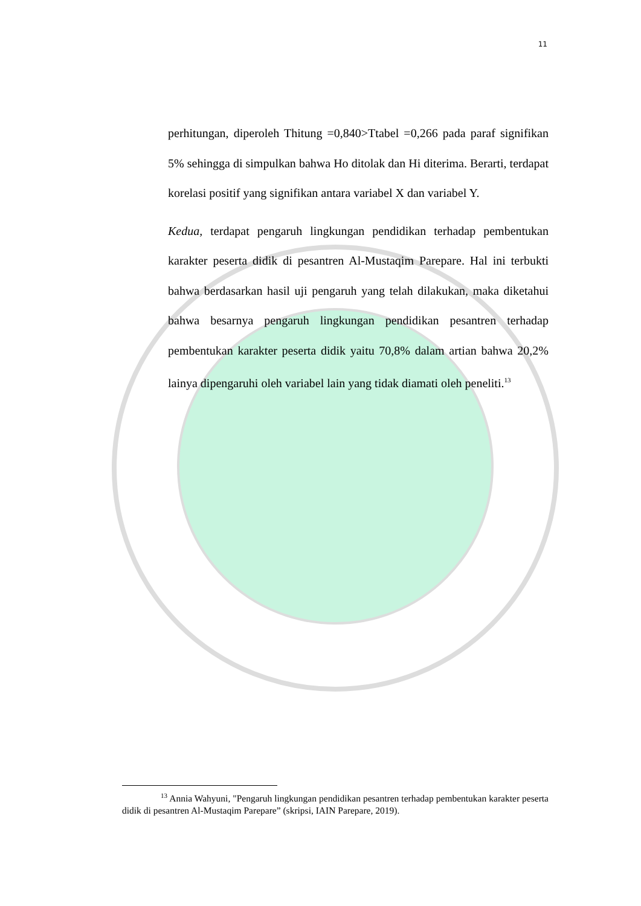11
perhitungan, diperoleh Thitung =0,840>Ttabel =0,266 pada paraf signifikan 5% sehingga di simpulkan bahwa Ho ditolak dan Hi diterima. Berarti, terdapat korelasi positif yang signifikan antara variabel X dan variabel Y.
Kedua, terdapat pengaruh lingkungan pendidikan terhadap pembentukan karakter peserta didik di pesantren Al-Mustaqim Parepare. Hal ini terbukti bahwa berdasarkan hasil uji pengaruh yang telah dilakukan, maka diketahui bahwa besarnya pengaruh lingkungan pendidikan pesantren terhadap pembentukan karakter peserta didik yaitu 70,8% dalam artian bahwa 20,2% lainya dipengaruhi oleh variabel lain yang tidak diamati oleh peneliti.<sup>13</sup>
<sup>13</sup> Annia Wahyuni, "Pengaruh lingkungan pendidikan pesantren terhadap pembentukan karakter peserta didik di pesantren Al-Mustaqim Parepare” (skripsi, IAIN Parepare, 2019).